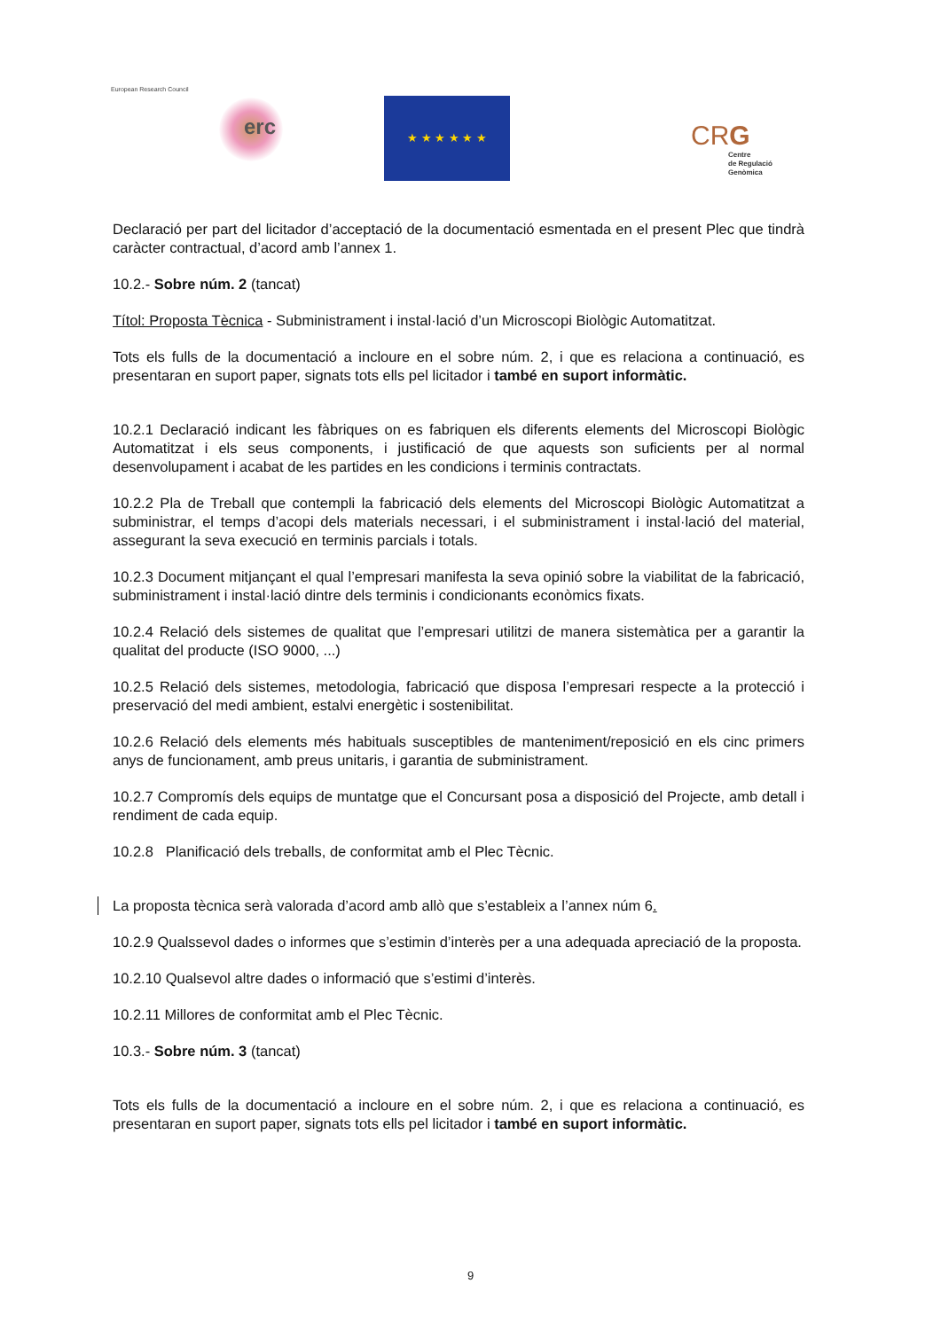European Research Council
erc
★ ★ ★ ★ ★ ★
CRG
Centre
de Regulació
Genòmica
Declaració per part del licitador d’acceptació de la documentació esmentada en el present Plec que tindrà caràcter contractual, d’acord amb l’annex 1.
10.2.- Sobre núm. 2 (tancat)
Títol: Proposta Tècnica - Subministrament i instal·lació d’un Microscopi Biològic Automatitzat.
Tots els fulls de la documentació a incloure en el sobre núm. 2, i que es relaciona a continuació, es presentaran en suport paper, signats tots ells pel licitador i també en suport informàtic.
10.2.1 Declaració indicant les fàbriques on es fabriquen els diferents elements del Microscopi Biològic Automatitzat i els seus components, i justificació de que aquests son suficients per al normal desenvolupament i acabat de les partides en les condicions i terminis contractats.
10.2.2 Pla de Treball que contempli la fabricació dels elements del Microscopi Biològic Automatitzat a subministrar, el temps d’acopi dels materials necessari, i el subministrament i instal·lació del material, assegurant la seva execució en terminis parcials i totals.
10.2.3 Document mitjançant el qual l’empresari manifesta la seva opinió sobre la viabilitat de la fabricació, subministrament i instal·lació dintre dels terminis i condicionants econòmics fixats.
10.2.4 Relació dels sistemes de qualitat que l’empresari utilitzi de manera sistemàtica per a garantir la qualitat del producte (ISO 9000, ...)
10.2.5 Relació dels sistemes, metodologia, fabricació que disposa l’empresari respecte a la protecció i preservació del medi ambient, estalvi energètic i sostenibilitat.
10.2.6 Relació dels elements més habituals susceptibles de manteniment/reposició en els cinc primers anys de funcionament, amb preus unitaris, i garantia de subministrament.
10.2.7 Compromís dels equips de muntatge que el Concursant posa a disposició del Projecte, amb detall i rendiment de cada equip.
10.2.8 Planificació dels treballs, de conformitat amb el Plec Tècnic.
La proposta tècnica serà valorada d’acord amb allò que s’estableix a l’annex núm 6.
10.2.9 Qualssevol dades o informes que s’estimin d’interès per a una adequada apreciació de la proposta.
10.2.10 Qualsevol altre dades o informació que s’estimi d’interès.
10.2.11 Millores de conformitat amb el Plec Tècnic.
10.3.- Sobre núm. 3 (tancat)
Tots els fulls de la documentació a incloure en el sobre núm. 2, i que es relaciona a continuació, es presentaran en suport paper, signats tots ells pel licitador i també en suport informàtic.
9